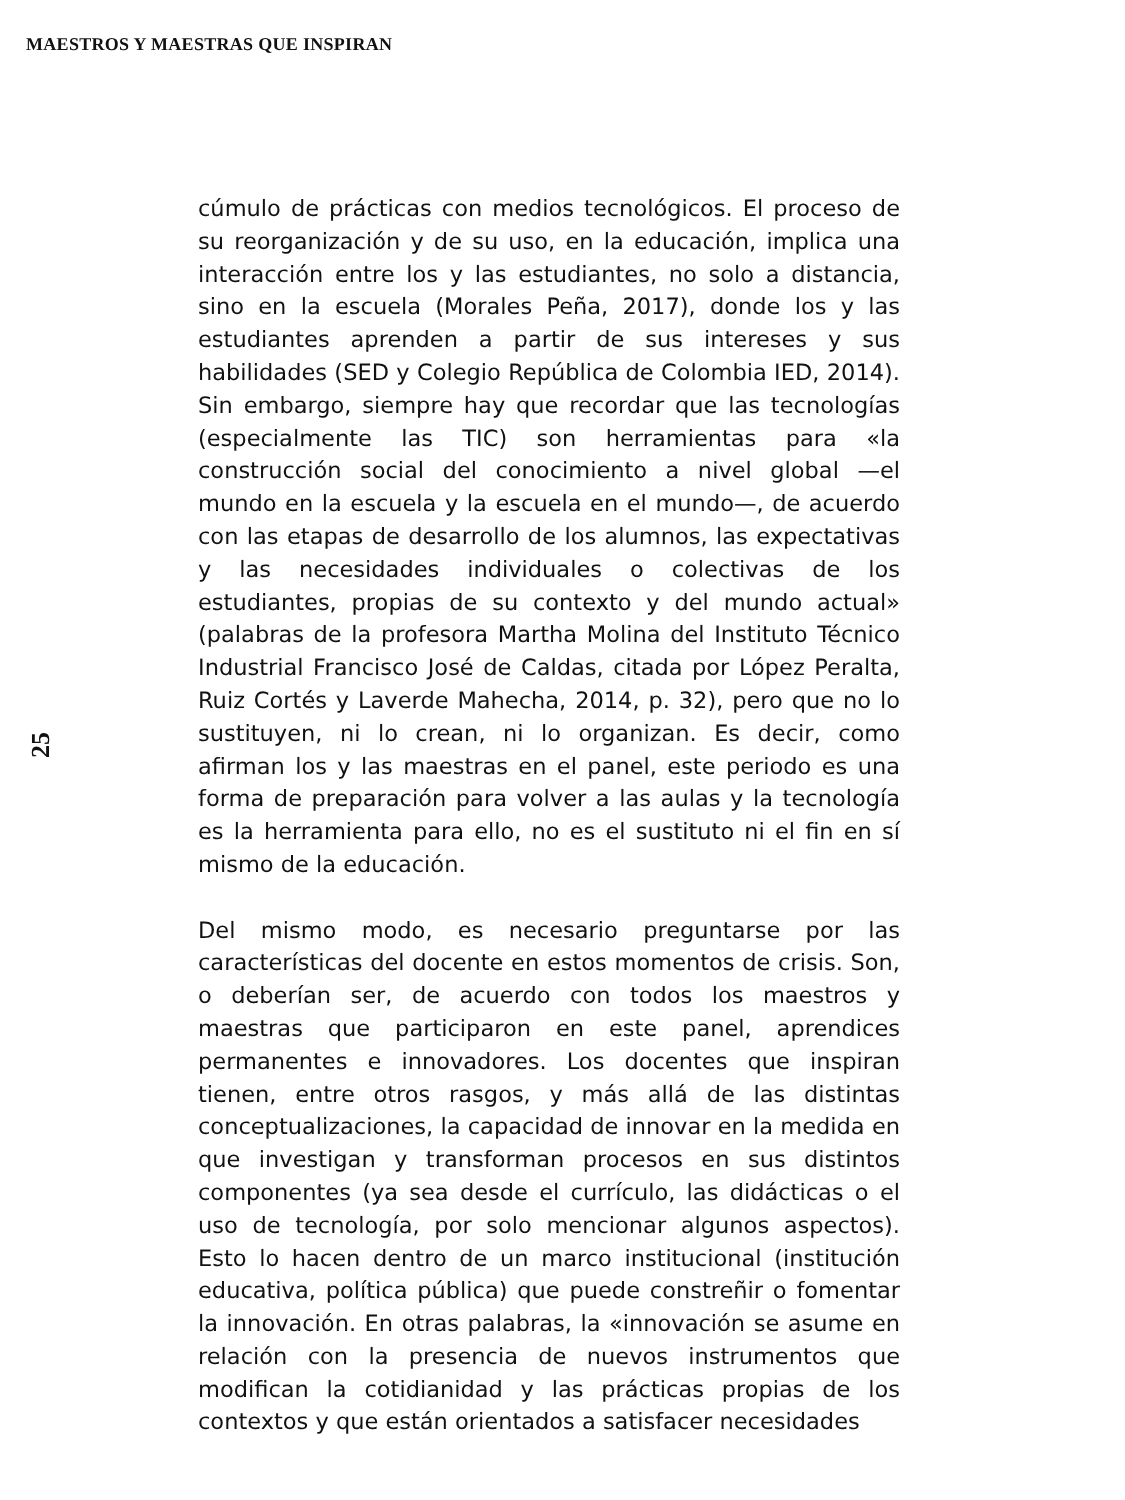MAESTROS Y MAESTRAS QUE INSPIRAN
cúmulo de prácticas con medios tecnológicos. El proceso de su reorganización y de su uso, en la educación, implica una interacción entre los y las estudiantes, no solo a distancia, sino en la escuela (Morales Peña, 2017), donde los y las estudiantes aprenden a partir de sus intereses y sus habilidades (SED y Colegio República de Colombia IED, 2014). Sin embargo, siempre hay que recordar que las tecnologías (especialmente las TIC) son herramientas para «la construcción social del conocimiento a nivel global —el mundo en la escuela y la escuela en el mundo—, de acuerdo con las etapas de desarrollo de los alumnos, las expectativas y las necesidades individuales o colectivas de los estudiantes, propias de su contexto y del mundo actual» (palabras de la profesora Martha Molina del Instituto Técnico Industrial Francisco José de Caldas, citada por López Peralta, Ruiz Cortés y Laverde Mahecha, 2014, p. 32), pero que no lo sustituyen, ni lo crean, ni lo organizan. Es decir, como afirman los y las maestras en el panel, este periodo es una forma de preparación para volver a las aulas y la tecnología es la herramienta para ello, no es el sustituto ni el fin en sí mismo de la educación.
Del mismo modo, es necesario preguntarse por las características del docente en estos momentos de crisis. Son, o deberían ser, de acuerdo con todos los maestros y maestras que participaron en este panel, aprendices permanentes e innovadores. Los docentes que inspiran tienen, entre otros rasgos, y más allá de las distintas conceptualizaciones, la capacidad de innovar en la medida en que investigan y transforman procesos en sus distintos componentes (ya sea desde el currículo, las didácticas o el uso de tecnología, por solo mencionar algunos aspectos). Esto lo hacen dentro de un marco institucional (institución educativa, política pública) que puede constreñir o fomentar la innovación. En otras palabras, la «innovación se asume en relación con la presencia de nuevos instrumentos que modifican la cotidianidad y las prácticas propias de los contextos y que están orientados a satisfacer necesidades
25